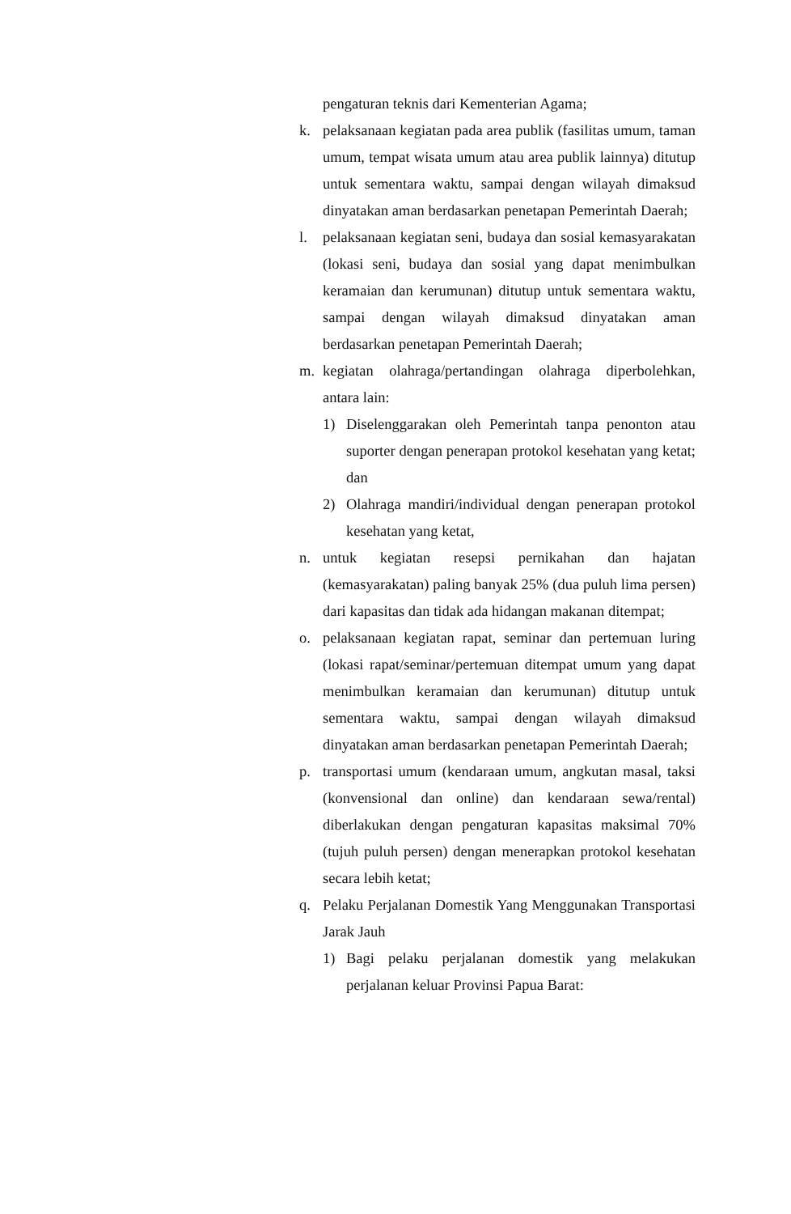pengaturan teknis dari Kementerian Agama;
k. pelaksanaan kegiatan pada area publik (fasilitas umum, taman umum, tempat wisata umum atau area publik lainnya) ditutup untuk sementara waktu, sampai dengan wilayah dimaksud dinyatakan aman berdasarkan penetapan Pemerintah Daerah;
l. pelaksanaan kegiatan seni, budaya dan sosial kemasyarakatan (lokasi seni, budaya dan sosial yang dapat menimbulkan keramaian dan kerumunan) ditutup untuk sementara waktu, sampai dengan wilayah dimaksud dinyatakan aman berdasarkan penetapan Pemerintah Daerah;
m. kegiatan olahraga/pertandingan olahraga diperbolehkan, antara lain:
1) Diselenggarakan oleh Pemerintah tanpa penonton atau suporter dengan penerapan protokol kesehatan yang ketat; dan
2) Olahraga mandiri/individual dengan penerapan protokol kesehatan yang ketat,
n. untuk kegiatan resepsi pernikahan dan hajatan (kemasyarakatan) paling banyak 25% (dua puluh lima persen) dari kapasitas dan tidak ada hidangan makanan ditempat;
o. pelaksanaan kegiatan rapat, seminar dan pertemuan luring (lokasi rapat/seminar/pertemuan ditempat umum yang dapat menimbulkan keramaian dan kerumunan) ditutup untuk sementara waktu, sampai dengan wilayah dimaksud dinyatakan aman berdasarkan penetapan Pemerintah Daerah;
p. transportasi umum (kendaraan umum, angkutan masal, taksi (konvensional dan online) dan kendaraan sewa/rental) diberlakukan dengan pengaturan kapasitas maksimal 70% (tujuh puluh persen) dengan menerapkan protokol kesehatan secara lebih ketat;
q. Pelaku Perjalanan Domestik Yang Menggunakan Transportasi Jarak Jauh
1) Bagi pelaku perjalanan domestik yang melakukan perjalanan keluar Provinsi Papua Barat: